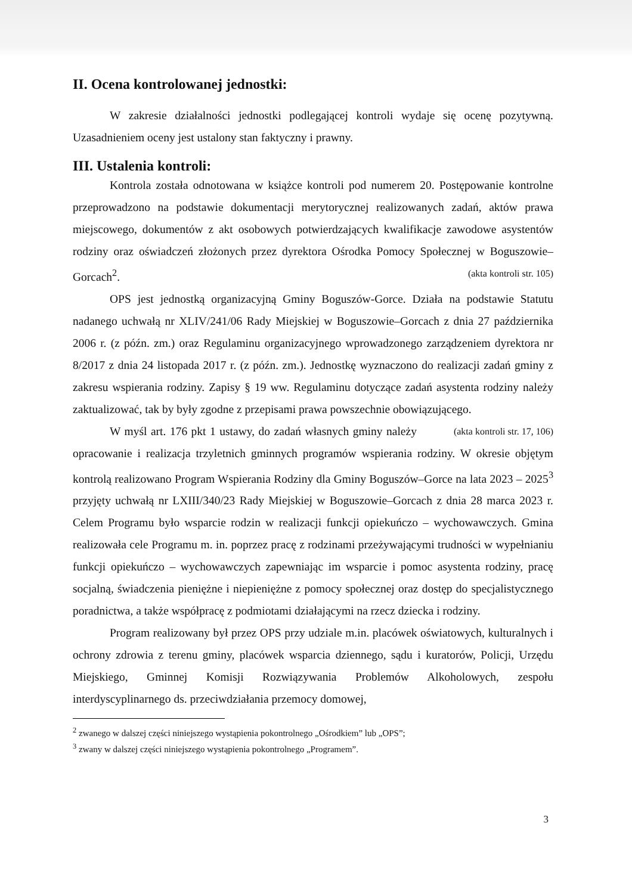II. Ocena kontrolowanej jednostki:
W zakresie działalności jednostki podlegającej kontroli wydaje się ocenę pozytywną. Uzasadnieniem oceny jest ustalony stan faktyczny i prawny.
III. Ustalenia kontroli:
Kontrola została odnotowana w książce kontroli pod numerem 20. Postępowanie kontrolne przeprowadzono na podstawie dokumentacji merytorycznej realizowanych zadań, aktów prawa miejscowego, dokumentów z akt osobowych potwierdzających kwalifikacje zawodowe asystentów rodziny oraz oświadczeń złożonych przez dyrektora Ośrodka Pomocy Społecznej w Boguszowie–Gorcach<sup>2</sup>. (akta kontroli str. 105)
OPS jest jednostką organizacyjną Gminy Boguszów-Gorce. Działa na podstawie Statutu nadanego uchwałą nr XLIV/241/06 Rady Miejskiej w Boguszowie–Gorcach z dnia 27 października 2006 r. (z późn. zm.) oraz Regulaminu organizacyjnego wprowadzonego zarządzeniem dyrektora nr 8/2017 z dnia 24 listopada 2017 r. (z późn. zm.). Jednostkę wyznaczono do realizacji zadań gminy z zakresu wspierania rodziny. Zapisy § 19 ww. Regulaminu dotyczące zadań asystenta rodziny należy zaktualizować, tak by były zgodne z przepisami prawa powszechnie obowiązującego. (akta kontroli str. 17, 106)
W myśl art. 176 pkt 1 ustawy, do zadań własnych gminy należy opracowanie i realizacja trzyletnich gminnych programów wspierania rodziny. W okresie objętym kontrolą realizowano Program Wspierania Rodziny dla Gminy Boguszów–Gorce na lata 2023 – 2025<sup>3</sup> przyjęty uchwałą nr LXIII/340/23 Rady Miejskiej w Boguszowie–Gorcach z dnia 28 marca 2023 r. Celem Programu było wsparcie rodzin w realizacji funkcji opiekuńczo – wychowawczych. Gmina realizowała cele Programu m. in. poprzez pracę z rodzinami przeżywającymi trudności w wypełnianiu funkcji opiekuńczo – wychowawczych zapewniając im wsparcie i pomoc asystenta rodziny, pracę socjalną, świadczenia pieniężne i niepieniężne z pomocy społecznej oraz dostęp do specjalistycznego poradnictwa, a także współpracę z podmiotami działającymi na rzecz dziecka i rodziny.
Program realizowany był przez OPS przy udziale m.in. placówek oświatowych, kulturalnych i ochrony zdrowia z terenu gminy, placówek wsparcia dziennego, sądu i kuratorów, Policji, Urzędu Miejskiego, Gminnej Komisji Rozwiązywania Problemów Alkoholowych, zespołu interdyscyplinarnego ds. przeciwdziałania przemocy domowej,
<sup>2</sup> zwanego w dalszej części niniejszego wystąpienia pokontrolnego „Ośrodkiem” lub „OPS”;
<sup>3</sup> zwany w dalszej części niniejszego wystąpienia pokontrolnego „Programem”.
3